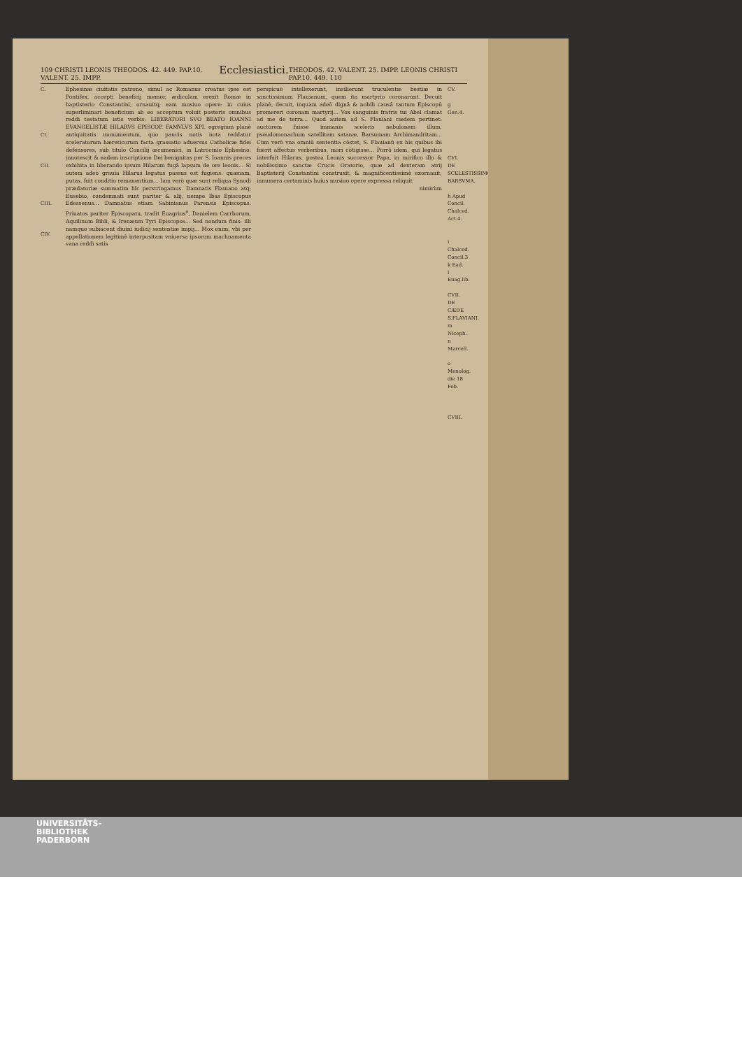109 CHRISTI LEONIS THEODOS. 42. 449. PAP.10. VALENT. 25. IMPP. Ecclesiastici. THEODOS. 42. VALENT. 25. IMPP. LEONIS CHRISTI PAP.10. 449. 110
C.
CI.
CII.
CIII.
CIV.
Ephesinæ ciuitatis patrono, simul ac Romanus creatus ipse est Pontifex, accepti beneficij memor, ædiculam erexit Romæ in baptisterio Constantini, ornauitq; eam musiuo opere: in cuius superliminari beneficium ab eo acceptum voluit posteris omnibus reddi testatum istis verbis: LIBERATORI SVO BEATO IOANNI EVANGELISTÆ HILARVS EPISCOP. FAMVLVS XPI. egregium planè antiquitatis monumentum, quo paucis notis nota reddatur sceleratorum hæreticorum facta grassatio aduersus Catholicæ fidei defensores, sub titulo Concilij œcumenici, in Latrocinio Ephesino: innotescit & eadem inscriptione Dei benignitas per S. Ioannis preces exhibita in liberando ipsum Hilarum fugâ lapsum de ore leonis... Si autem adeò grauia Hilarus legatus passus est fugiens: quænam, putas, fuit conditio remanentium... Iam verò quæ sunt reliqua Synodi prædatoriæ summatim hîc perstringamus. Damnatis Flauiano atq; Eusebio, condemnati sunt pariter & alij, nempe Ibas Episcopus Edessenus... Damnatus etiam Sabinianus Parensis Episcopus. Priuatos pariter Episcopatu, tradit Euagrius<sup>a</sup>, Danielem Carrhorum, Aquilinum Bibli, & Irenæum Tyri Episcopos... Sed nondum finis: illi namque subiacent diuini iudicij sententiæ impij... Mox enim, vbi per appellationem legitimè interpositam vniuersa ipsorum machnamenta vana reddi satis
perspicuè intellexerunt, insilierunt truculentæ bestiæ in sanctissimum Flauianum, quem ita martyrio coronarunt. Decuit planè, decuit, inquam adeò dignâ & nobili causâ tantum Episcopū promereri coronam martyrij... Vox sanguinis fratris tui Abel clamat ad me de terra... Quod autem ad S. Flauiani cædem pertinet: auctorem fuisse immanis sceleris nebulonem illum, pseudomonachum satellitem satanæ, Barsumam Archimandritam... Cùm verò vna omniū sententia cōstet, S. Flauianū ex his quibus ibi fuerit affectus verberibus, mori cōtigisse... Porrò idem, qui legatus interfuit Hilarus, postea Leonis successor Papa, in mirifico illo & nobilissimo sanctæ Crucis Oratorio, quæ ad dexteram atrij Baptisterij Constantini construxit, & magnificentissimè exornauit, innumera certaminis huius musiuo opere expressa reliquit
nimirùm
CV.
g Gen.4.
CVI.
DE SCELESTISSIMO BARSVMA.
h Apud Concil. Chalced. Act.4.
i Chalced. Concil.3
k Ead.
l Euag.lib.
CVII.
DE CÆDE S.FLAVIANI.
m Niceph.
n Marcell.
o Menolog. die 18 Feb.
CVIII.
UNIVERSITÄTS-
BIBLIOTHEK
PADERBORN